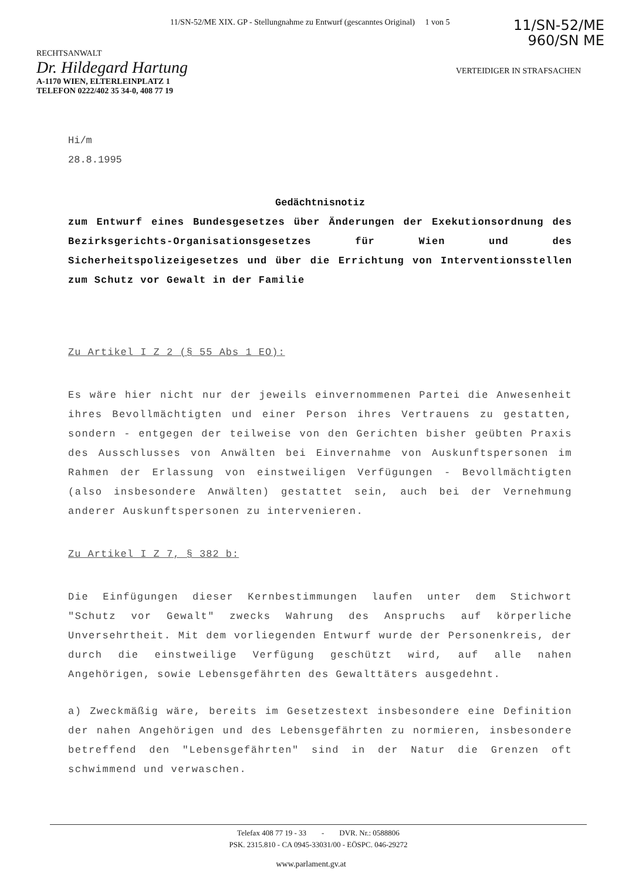11/SN-52/ME XIX. GP - Stellungnahme zu Entwurf (gescanntes Original) 1 von 5
11/SN-52/ME
960/SN ME
RECHTSANWALT
Dr. Hildegard Hartung
A-1170 WIEN, ELTERLEINPLATZ 1
TELEFON 0222/402 35 34-0, 408 77 19
VERTEIDIGER IN STRAFSACHEN
Hi/m
28.8.1995
Gedächtnisnotiz
zum Entwurf eines Bundesgesetzes über Änderungen der Exekutionsordnung des Bezirksgerichts-Organisationsgesetzes für Wien und des Sicherheitspolizeigesetzes und über die Errichtung von Interventionsstellen zum Schutz vor Gewalt in der Familie
Zu Artikel I Z 2 (§ 55 Abs 1 EO):
Es wäre hier nicht nur der jeweils einvernommenen Partei die Anwesenheit ihres Bevollmächtigten und einer Person ihres Vertrauens zu gestatten, sondern - entgegen der teilweise von den Gerichten bisher geübten Praxis des Ausschlusses von Anwälten bei Einvernahme von Auskunftspersonen im Rahmen der Erlassung von einstweiligen Verfügungen - Bevollmächtigten (also insbesondere Anwälten) gestattet sein, auch bei der Vernehmung anderer Auskunftspersonen zu intervenieren.
Zu Artikel I Z 7, § 382 b:
Die Einfügungen dieser Kernbestimmungen laufen unter dem Stichwort "Schutz vor Gewalt" zwecks Wahrung des Anspruchs auf körperliche Unversehrtheit. Mit dem vorliegenden Entwurf wurde der Personenkreis, der durch die einstweilige Verfügung geschützt wird, auf alle nahen Angehörigen, sowie Lebensgefährten des Gewalttäters ausgedehnt.
a) Zweckmäßig wäre, bereits im Gesetzestext insbesondere eine Definition der nahen Angehörigen und des Lebensgefährten zu normieren, insbesondere betreffend den "Lebensgefährten" sind in der Natur die Grenzen oft schwimmend und verwaschen.
Telefax 408 77 19 - 33 - DVR. Nr.: 0588806
PSK. 2315.810 - CA 0945-33031/00 - EÖSPC. 046-29272
www.parlament.gv.at